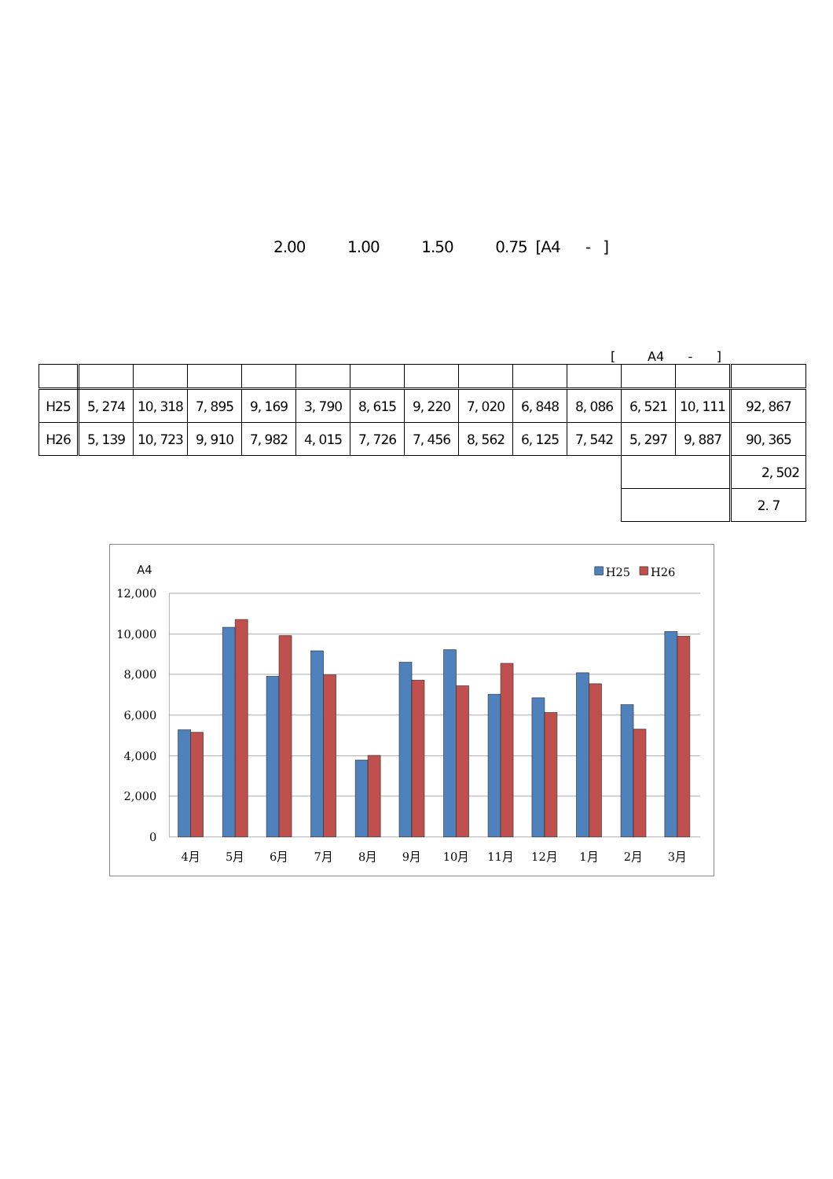2.00 1.00 1.50 0.75 [A4 - ]
[ A4 - ]
| H25 | 5, 274 | 10, 318 | 7, 895 | 9, 169 | 3, 790 | 8, 615 | 9, 220 | 7, 020 | 6, 848 | 8, 086 | 6, 521 | 10, 111 | 92, 867 |
| H26 | 5, 139 | 10, 723 | 9, 910 | 7, 982 | 4, 015 | 7, 726 | 7, 456 | 8, 562 | 6, 125 | 7, 542 | 5, 297 | 9, 887 | 90, 365 |
| | | | | | | | | | | | | | 2, 502 |
| | | | | | | | | | | | | | 2. 7 |
A4
H25
H26
12,000
10,000
8,000
6,000
4,000
2,000
0
4月
5月
6月
7月
8月
9月
10月
11月
12月
1月
2月
3月